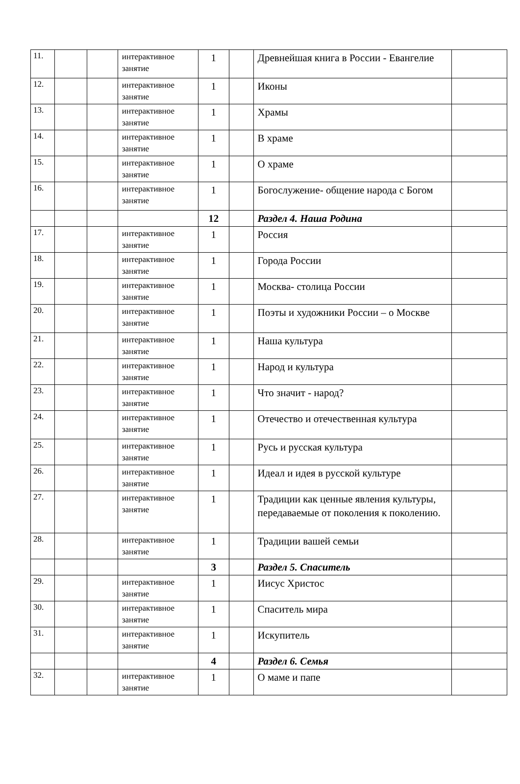| 11. | | | интерактивное занятие | 1 | | Древнейшая книга в России - Евангелие | |
| 12. | | | интерактивное занятие | 1 | | Иконы | |
| 13. | | | интерактивное занятие | 1 | | Храмы | |
| 14. | | | интерактивное занятие | 1 | | В храме | |
| 15. | | | интерактивное занятие | 1 | | О храме | |
| 16. | | | интерактивное занятие | 1 | | Богослужение- общение народа с Богом | |
| | | | | 12 | | Раздел 4. Наша Родина | |
| 17. | | | интерактивное занятие | 1 | | Россия | |
| 18. | | | интерактивное занятие | 1 | | Города России | |
| 19. | | | интерактивное занятие | 1 | | Москва- столица России | |
| 20. | | | интерактивное занятие | 1 | | Поэты и художники России – о Москве | |
| 21. | | | интерактивное занятие | 1 | | Наша культура | |
| 22. | | | интерактивное занятие | 1 | | Народ и культура | |
| 23. | | | интерактивное занятие | 1 | | Что значит - народ? | |
| 24. | | | интерактивное занятие | 1 | | Отечество и отечественная культура | |
| 25. | | | интерактивное занятие | 1 | | Русь и русская культура | |
| 26. | | | интерактивное занятие | 1 | | Идеал и идея в русской культуре | |
| 27. | | | интерактивное занятие | 1 | | Традиции как ценные явления культуры, передаваемые от поколения к поколению. | |
| 28. | | | интерактивное занятие | 1 | | Традиции вашей семьи | |
| | | | | 3 | | Раздел 5. Спаситель | |
| 29. | | | интерактивное занятие | 1 | | Иисус Христос | |
| 30. | | | интерактивное занятие | 1 | | Спаситель мира | |
| 31. | | | интерактивное занятие | 1 | | Искупитель | |
| | | | | 4 | | Раздел 6. Семья | |
| 32. | | | интерактивное занятие | 1 | | О маме и папе | |